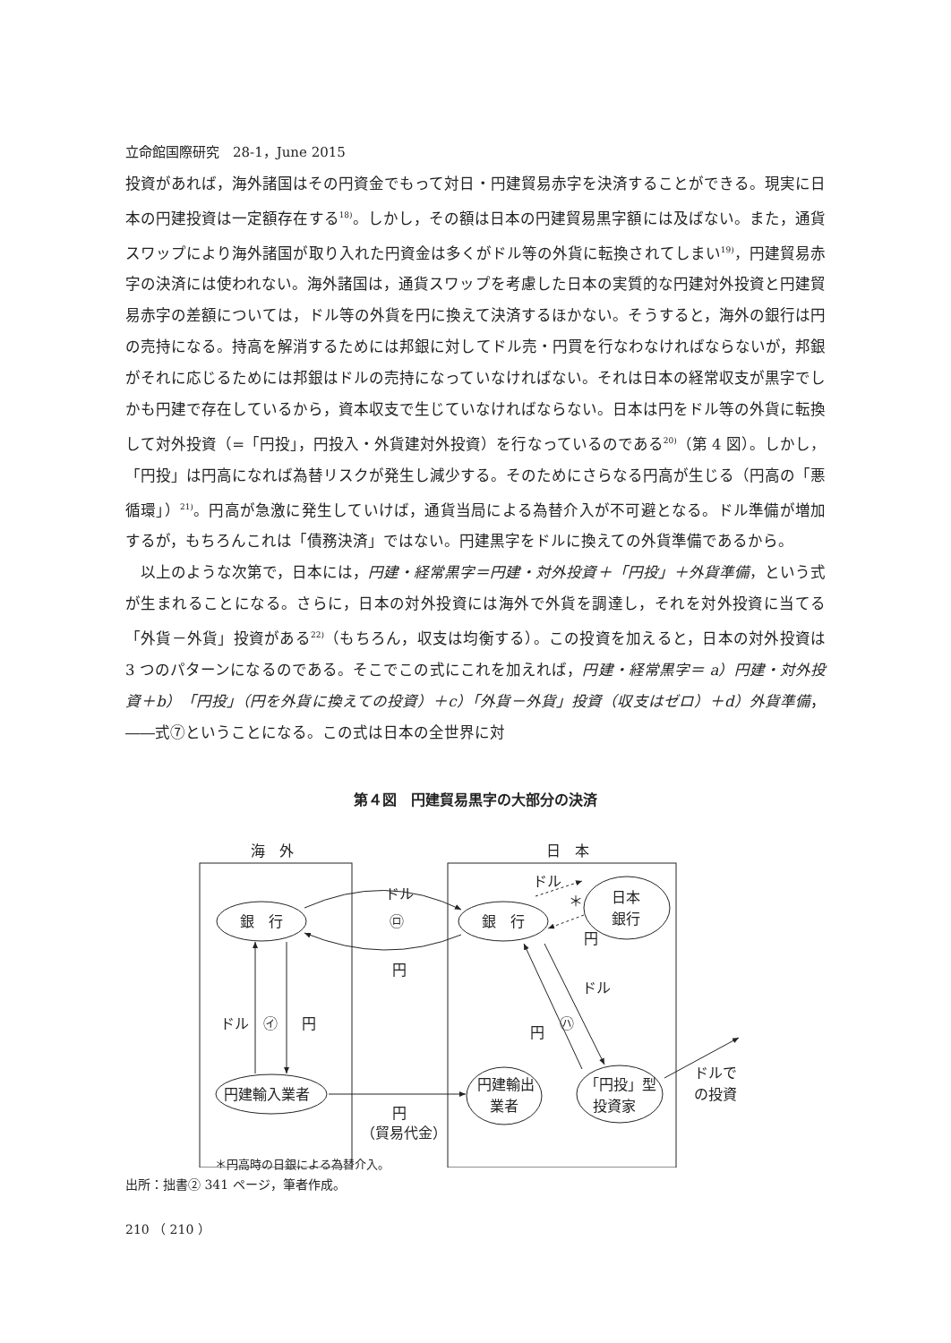立命館国際研究　28-1，June 2015
投資があれば，海外諸国はその円資金でもって対日・円建貿易赤字を決済することができる。現実に日本の円建投資は一定額存在する<sup>18)</sup>。しかし，その額は日本の円建貿易黒字額には及ばない。また，通貨スワップにより海外諸国が取り入れた円資金は多くがドル等の外貨に転換されてしまい<sup>19)</sup>，円建貿易赤字の決済には使われない。海外諸国は，通貨スワップを考慮した日本の実質的な円建対外投資と円建貿易赤字の差額については，ドル等の外貨を円に換えて決済するほかない。そうすると，海外の銀行は円の売持になる。持高を解消するためには邦銀に対してドル売・円買を行なわなければならないが，邦銀がそれに応じるためには邦銀はドルの売持になっていなければない。それは日本の経常収支が黒字でしかも円建で存在しているから，資本収支で生じていなければならない。日本は円をドル等の外貨に転換して対外投資（=「円投」，円投入・外貨建対外投資）を行なっているのである<sup>20)</sup>（第 4 図）。しかし，「円投」は円高になれば為替リスクが発生し減少する。そのためにさらなる円高が生じる（円高の「悪循環」）<sup>21)</sup>。円高が急激に発生していけば，通貨当局による為替介入が不可避となる。ドル準備が増加するが，もちろんこれは「債務決済」ではない。円建黒字をドルに換えての外貨準備であるから。
以上のような次第で，日本には，円建・経常黒字＝円建・対外投資＋「円投」＋外貨準備，という式が生まれることになる。さらに，日本の対外投資には海外で外貨を調達し，それを対外投資に当てる「外貨－外貨」投資がある<sup>22)</sup>（もちろん，収支は均衡する）。この投資を加えると，日本の対外投資は 3 つのパターンになるのである。そこでこの式にこれを加えれば，円建・経常黒字＝ a）円建・対外投資＋b）「円投」（円を外貨に換えての投資）＋c）「外貨－外貨」投資（収支はゼロ）＋d）外貨準備，――式⑦ということになる。この式は日本の全世界に対
第４図　円建貿易黒字の大部分の決済
海　外
日　本
銀　行
銀　行
日本
銀行
ドル
㋺
円
ドル
＊
円
ドル
㋑
円
ドル
㋩
円
円建輸入業者
円建輸出
業者
「円投」型
投資家
ドルで
の投資
円
（貿易代金）
＊円高時の日銀による為替介入。
出所：拙書② 341 ページ，筆者作成。
210 （ 210 ）